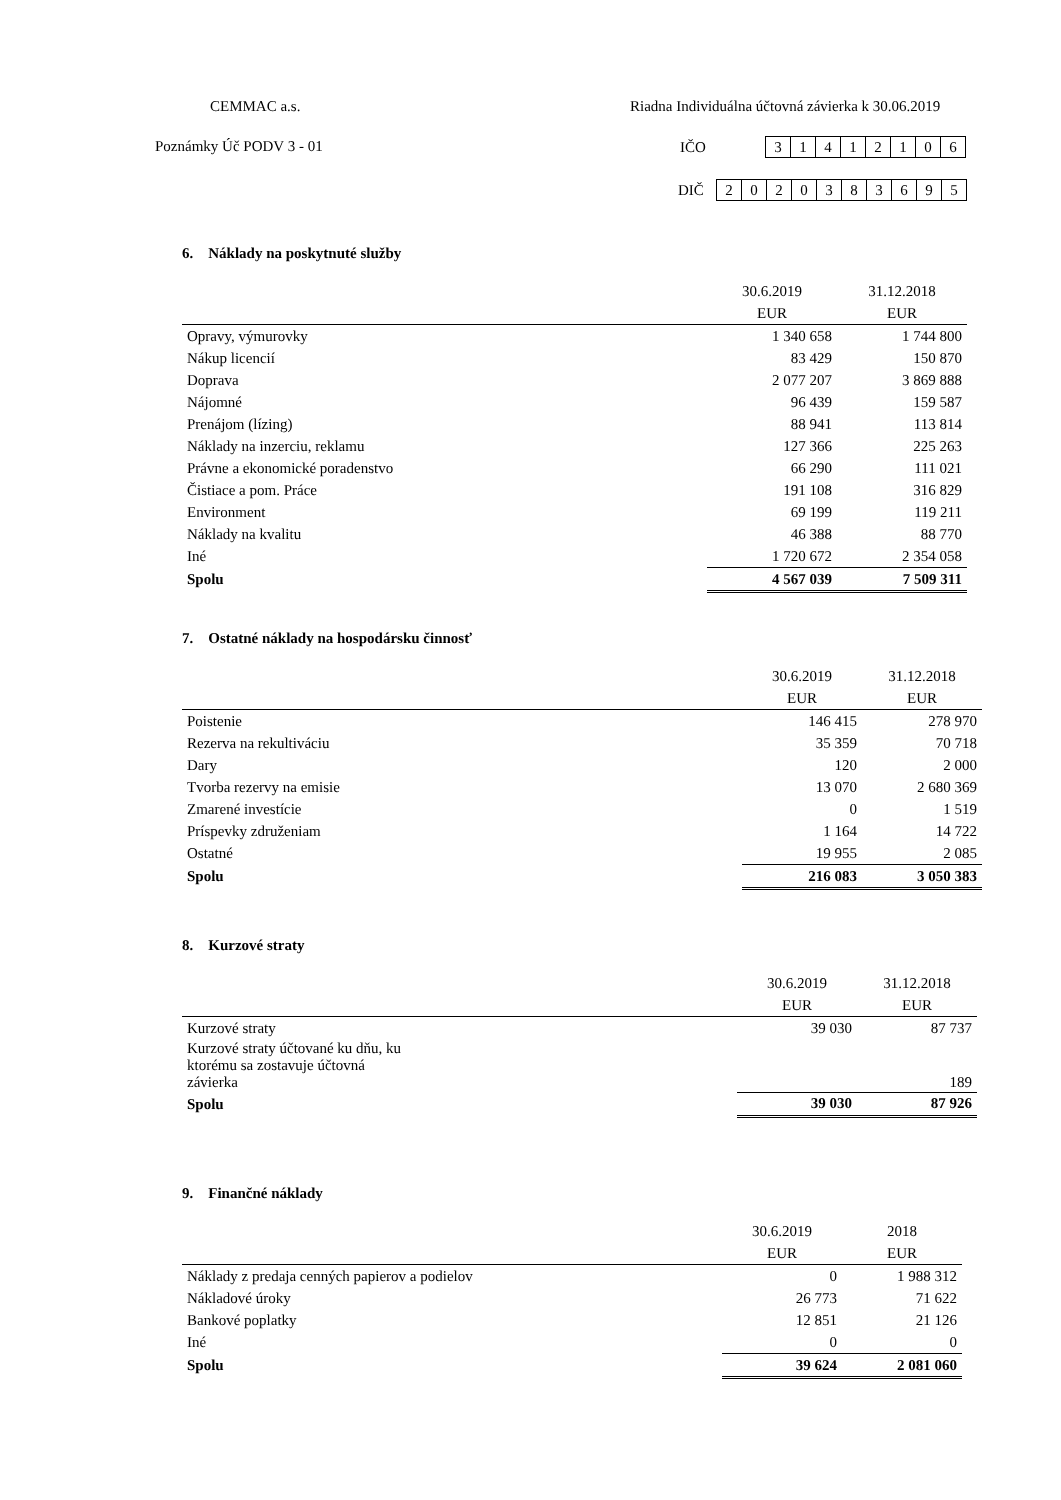CEMMAC a.s.
Riadna Individuálna účtovná závierka k 30.06.2019
Poznámky Úč PODV 3 - 01
IČO
| 3 | 1 | 4 | 1 | 2 | 1 | 0 | 6 |
DIČ
| 2 | 0 | 2 | 0 | 3 | 8 | 3 | 6 | 9 | 5 |
6. Náklady na poskytnuté služby
| | 30.6.2019 | 31.12.2018 |
| | EUR | EUR |
| Opravy, výmurovky | 1 340 658 | 1 744 800 |
| Nákup licencií | 83 429 | 150 870 |
| Doprava | 2 077 207 | 3 869 888 |
| Nájomné | 96 439 | 159 587 |
| Prenájom (lízing) | 88 941 | 113 814 |
| Náklady na inzerciu, reklamu | 127 366 | 225 263 |
| Právne a ekonomické poradenstvo | 66 290 | 111 021 |
| Čistiace a pom. Práce | 191 108 | 316 829 |
| Environment | 69 199 | 119 211 |
| Náklady na kvalitu | 46 388 | 88 770 |
| Iné | 1 720 672 | 2 354 058 |
| Spolu | 4 567 039 | 7 509 311 |
7. Ostatné náklady na hospodársku činnosť
| | 30.6.2019 | 31.12.2018 |
| | EUR | EUR |
| Poistenie | 146 415 | 278 970 |
| Rezerva na rekultiváciu | 35 359 | 70 718 |
| Dary | 120 | 2 000 |
| Tvorba rezervy na emisie | 13 070 | 2 680 369 |
| Zmarené investície | 0 | 1 519 |
| Príspevky združeniam | 1 164 | 14 722 |
| Ostatné | 19 955 | 2 085 |
| Spolu | 216 083 | 3 050 383 |
8. Kurzové straty
| | 30.6.2019 | 31.12.2018 |
| | EUR | EUR |
| Kurzové straty | 39 030 | 87 737 |
| Kurzové straty účtované ku dňu, ku ktorému sa zostavuje účtovná závierka | | 189 |
| Spolu | 39 030 | 87 926 |
9. Finančné náklady
| | 30.6.2019 | 2018 |
| | EUR | EUR |
| Náklady z predaja cenných papierov a podielov | 0 | 1 988 312 |
| Nákladové úroky | 26 773 | 71 622 |
| Bankové poplatky | 12 851 | 21 126 |
| Iné | 0 | 0 |
| Spolu | 39 624 | 2 081 060 |